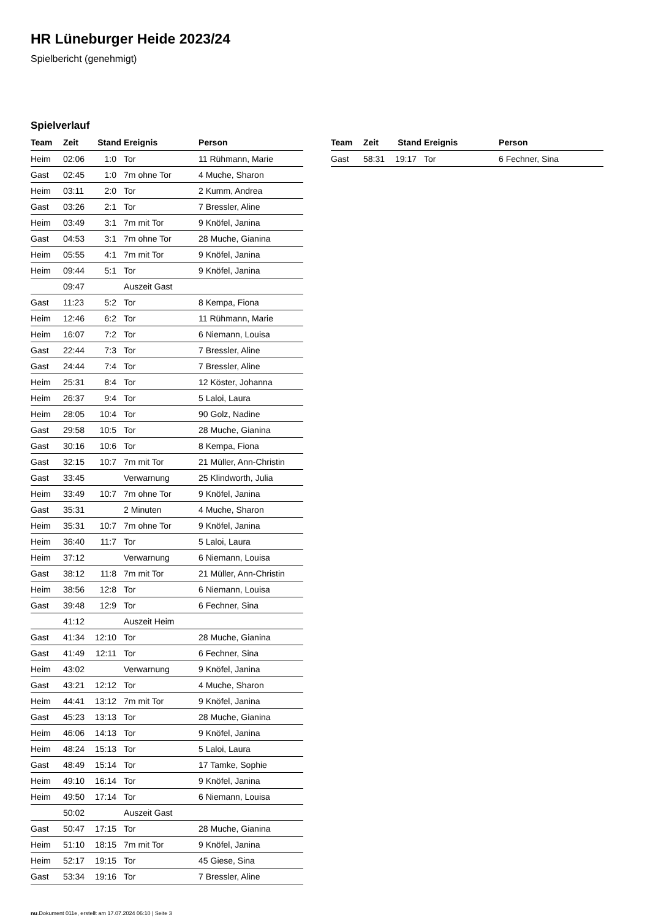HR Lüneburger Heide 2023/24
Spielbericht (genehmigt)
Spielverlauf
| Team | Zeit | Stand | Ereignis | Person |
| --- | --- | --- | --- | --- |
| Heim | 02:06 | 1:0 | Tor | 11 Rühmann, Marie |
| Gast | 02:45 | 1:0 | 7m ohne Tor | 4 Muche, Sharon |
| Heim | 03:11 | 2:0 | Tor | 2 Kumm, Andrea |
| Gast | 03:26 | 2:1 | Tor | 7 Bressler, Aline |
| Heim | 03:49 | 3:1 | 7m mit Tor | 9 Knöfel, Janina |
| Gast | 04:53 | 3:1 | 7m ohne Tor | 28 Muche, Gianina |
| Heim | 05:55 | 4:1 | 7m mit Tor | 9 Knöfel, Janina |
| Heim | 09:44 | 5:1 | Tor | 9 Knöfel, Janina |
| | 09:47 | | Auszeit Gast | |
| Gast | 11:23 | 5:2 | Tor | 8 Kempa, Fiona |
| Heim | 12:46 | 6:2 | Tor | 11 Rühmann, Marie |
| Heim | 16:07 | 7:2 | Tor | 6 Niemann, Louisa |
| Gast | 22:44 | 7:3 | Tor | 7 Bressler, Aline |
| Gast | 24:44 | 7:4 | Tor | 7 Bressler, Aline |
| Heim | 25:31 | 8:4 | Tor | 12 Köster, Johanna |
| Heim | 26:37 | 9:4 | Tor | 5 Laloi, Laura |
| Heim | 28:05 | 10:4 | Tor | 90 Golz, Nadine |
| Gast | 29:58 | 10:5 | Tor | 28 Muche, Gianina |
| Gast | 30:16 | 10:6 | Tor | 8 Kempa, Fiona |
| Gast | 32:15 | 10:7 | 7m mit Tor | 21 Müller, Ann-Christin |
| Gast | 33:45 | | Verwarnung | 25 Klindworth, Julia |
| Heim | 33:49 | 10:7 | 7m ohne Tor | 9 Knöfel, Janina |
| Gast | 35:31 | | 2 Minuten | 4 Muche, Sharon |
| Heim | 35:31 | 10:7 | 7m ohne Tor | 9 Knöfel, Janina |
| Heim | 36:40 | 11:7 | Tor | 5 Laloi, Laura |
| Heim | 37:12 | | Verwarnung | 6 Niemann, Louisa |
| Gast | 38:12 | 11:8 | 7m mit Tor | 21 Müller, Ann-Christin |
| Heim | 38:56 | 12:8 | Tor | 6 Niemann, Louisa |
| Gast | 39:48 | 12:9 | Tor | 6 Fechner, Sina |
| | 41:12 | | Auszeit Heim | |
| Gast | 41:34 | 12:10 | Tor | 28 Muche, Gianina |
| Gast | 41:49 | 12:11 | Tor | 6 Fechner, Sina |
| Heim | 43:02 | | Verwarnung | 9 Knöfel, Janina |
| Gast | 43:21 | 12:12 | Tor | 4 Muche, Sharon |
| Heim | 44:41 | 13:12 | 7m mit Tor | 9 Knöfel, Janina |
| Gast | 45:23 | 13:13 | Tor | 28 Muche, Gianina |
| Heim | 46:06 | 14:13 | Tor | 9 Knöfel, Janina |
| Heim | 48:24 | 15:13 | Tor | 5 Laloi, Laura |
| Gast | 48:49 | 15:14 | Tor | 17 Tamke, Sophie |
| Heim | 49:10 | 16:14 | Tor | 9 Knöfel, Janina |
| Heim | 49:50 | 17:14 | Tor | 6 Niemann, Louisa |
| | 50:02 | | Auszeit Gast | |
| Gast | 50:47 | 17:15 | Tor | 28 Muche, Gianina |
| Heim | 51:10 | 18:15 | 7m mit Tor | 9 Knöfel, Janina |
| Heim | 52:17 | 19:15 | Tor | 45 Giese, Sina |
| Gast | 53:34 | 19:16 | Tor | 7 Bressler, Aline |
| Team | Zeit | Stand | Ereignis | Person |
| --- | --- | --- | --- | --- |
| Gast | 58:31 | 19:17 | Tor | 6 Fechner, Sina |
nu.Dokument 011e, erstellt am 17.07.2024 06:10 | Seite 3